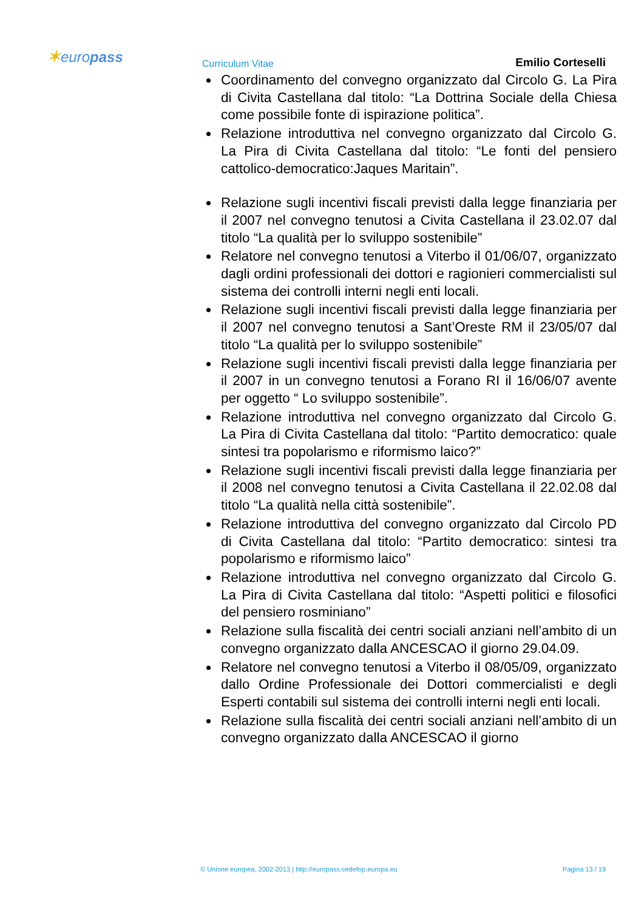✶europass Curriculum Vitae Emilio Corteselli
Coordinamento del convegno organizzato dal Circolo G. La Pira di Civita Castellana dal titolo: “La Dottrina Sociale della Chiesa come possibile fonte di ispirazione politica”.
Relazione introduttiva nel convegno organizzato dal Circolo G. La Pira di Civita Castellana dal titolo: “Le fonti del pensiero cattolico-democratico:Jaques Maritain”.
Relazione sugli incentivi fiscali previsti dalla legge finanziaria per il 2007 nel convegno tenutosi a Civita Castellana il 23.02.07 dal titolo “La qualità per lo sviluppo sostenibile”
Relatore nel convegno tenutosi a Viterbo il 01/06/07, organizzato dagli ordini professionali dei dottori e ragionieri commercialisti sul sistema dei controlli interni negli enti locali.
Relazione sugli incentivi fiscali previsti dalla legge finanziaria per il 2007 nel convegno tenutosi a Sant’Oreste RM il 23/05/07 dal titolo “La qualità per lo sviluppo sostenibile”
Relazione sugli incentivi fiscali previsti dalla legge finanziaria per il 2007 in un convegno tenutosi a Forano RI il 16/06/07 avente per oggetto “ Lo sviluppo sostenibile”.
Relazione introduttiva nel convegno organizzato dal Circolo G. La Pira di Civita Castellana dal titolo: “Partito democratico: quale sintesi tra popolarismo e riformismo laico?”
Relazione sugli incentivi fiscali previsti dalla legge finanziaria per il 2008 nel convegno tenutosi a Civita Castellana il 22.02.08 dal titolo “La qualità nella città sostenibile”.
Relazione introduttiva del convegno organizzato dal Circolo PD di Civita Castellana dal titolo: “Partito democratico: sintesi tra popolarismo e riformismo laico”
Relazione introduttiva nel convegno organizzato dal Circolo G. La Pira di Civita Castellana dal titolo: “Aspetti politici e filosofici del pensiero rosminiano”
Relazione sulla fiscalità dei centri sociali anziani nell’ambito di un convegno organizzato dalla ANCESCAO il giorno 29.04.09.
Relatore nel convegno tenutosi a Viterbo il 08/05/09, organizzato dallo Ordine Professionale dei Dottori commercialisti e degli Esperti contabili sul sistema dei controlli interni negli enti locali.
Relazione sulla fiscalità dei centri sociali anziani nell’ambito di un convegno organizzato dalla ANCESCAO il giorno
© Unione europea, 2002-2013 | http://europass.cedefop.europa.eu Pagina 13 / 19